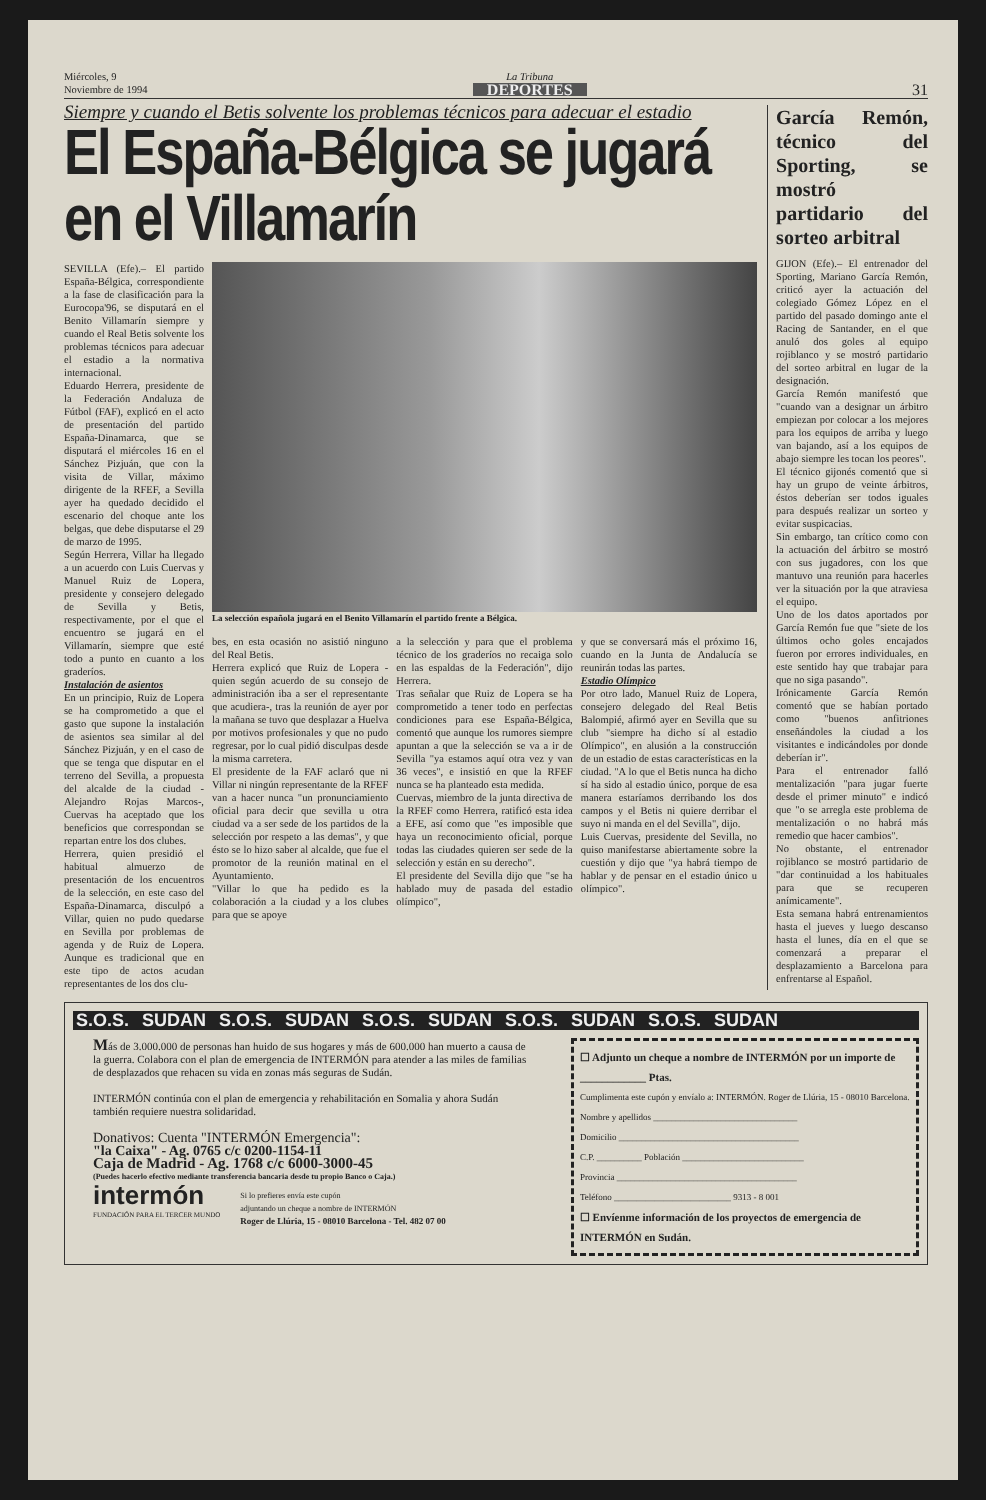Miércoles, 9
Noviembre de 1994 La Tribuna
DEPORTES 31
Siempre y cuando el Betis solvente los problemas técnicos para adecuar el estadio
El España-Bélgica se jugará en el Villamarín
SEVILLA (Efe).– El partido España-Bélgica, correspondiente a la fase de clasificación para la Eurocopa'96, se disputará en el Benito Villamarín siempre y cuando el Real Betis solvente los problemas técnicos para adecuar el estadio a la normativa internacional.
Eduardo Herrera, presidente de la Federación Andaluza de Fútbol (FAF), explicó en el acto de presentación del partido España-Dinamarca, que se disputará el miércoles 16 en el Sánchez Pizjuán, que con la visita de Villar, máximo dirigente de la RFEF, a Sevilla ayer ha quedado decidido el escenario del choque ante los belgas, que debe disputarse el 29 de marzo de 1995.
Según Herrera, Villar ha llegado a un acuerdo con Luis Cuervas y Manuel Ruiz de Lopera, presidente y consejero delegado de Sevilla y Betis, respectivamente, por el que el encuentro se jugará en el Villamarín, siempre que esté todo a punto en cuanto a los graderíos.
Instalación de asientos
En un principio, Ruiz de Lopera se ha comprometido a que el gasto que supone la instalación de asientos sea similar al del Sánchez Pizjuán, y en el caso de que se tenga que disputar en el terreno del Sevilla, a propuesta del alcalde de la ciudad -Alejandro Rojas Marcos-, Cuervas ha aceptado que los beneficios que correspondan se repartan entre los dos clubes.
Herrera, quien presidió el habitual almuerzo de presentación de los encuentros de la selección, en este caso del España-Dinamarca, disculpó a Villar, quien no pudo quedarse en Sevilla por problemas de agenda y de Ruiz de Lopera. Aunque es tradicional que en este tipo de actos acudan representantes de los dos clu-
La selección española jugará en el Benito Villamarín el partido frente a Bélgica.
bes, en esta ocasión no asistió ninguno del Real Betis.
Herrera explicó que Ruiz de Lopera -quien según acuerdo de su consejo de administración iba a ser el representante que acudiera-, tras la reunión de ayer por la mañana se tuvo que desplazar a Huelva por motivos profesionales y que no pudo regresar, por lo cual pidió disculpas desde la misma carretera.
El presidente de la FAF aclaró que ni Villar ni ningún representante de la RFEF van a hacer nunca "un pronunciamiento oficial para decir que sevilla u otra ciudad va a ser sede de los partidos de la selección por respeto a las demas", y que ésto se lo hizo saber al alcalde, que fue el promotor de la reunión matinal en el Ayuntamiento.
"Villar lo que ha pedido es la colaboración a la ciudad y a los clubes para que se apoye
a la selección y para que el problema técnico de los graderíos no recaiga solo en las espaldas de la Federación", dijo Herrera.
Tras señalar que Ruiz de Lopera se ha comprometido a tener todo en perfectas condiciones para ese España-Bélgica, comentó que aunque los rumores siempre apuntan a que la selección se va a ir de Sevilla "ya estamos aquí otra vez y van 36 veces", e insistió en que la RFEF nunca se ha planteado esta medida.
Cuervas, miembro de la junta directiva de la RFEF como Herrera, ratificó esta idea a EFE, así como que "es imposible que haya un reconocimiento oficial, porque todas las ciudades quieren ser sede de la selección y están en su derecho".
El presidente del Sevilla dijo que "se ha hablado muy de pasada del estadio olímpico",
y que se conversará más el próximo 16, cuando en la Junta de Andalucía se reunirán todas las partes.
Estadio Olímpico
Por otro lado, Manuel Ruiz de Lopera, consejero delegado del Real Betis Balompié, afirmó ayer en Sevilla que su club "siempre ha dicho sí al estadio Olímpico", en alusión a la construcción de un estadio de estas características en la ciudad. "A lo que el Betis nunca ha dicho sí ha sido al estadio único, porque de esa manera estaríamos derribando los dos campos y el Betis ni quiere derribar el suyo ni manda en el del Sevilla", dijo.
Luis Cuervas, presidente del Sevilla, no quiso manifestarse abiertamente sobre la cuestión y dijo que "ya habrá tiempo de hablar y de pensar en el estadio único u olímpico".
García Remón, técnico del Sporting, se mostró partidario del sorteo arbitral
GIJON (Efe).– El entrenador del Sporting, Mariano García Remón, criticó ayer la actuación del colegiado Gómez López en el partido del pasado domingo ante el Racing de Santander, en el que anuló dos goles al equipo rojiblanco y se mostró partidario del sorteo arbitral en lugar de la designación.
García Remón manifestó que "cuando van a designar un árbitro empiezan por colocar a los mejores para los equipos de arriba y luego van bajando, así a los equipos de abajo siempre les tocan los peores".
El técnico gijonés comentó que si hay un grupo de veinte árbitros, éstos deberían ser todos iguales para después realizar un sorteo y evitar suspicacias.
Sin embargo, tan crítico como con la actuación del árbitro se mostró con sus jugadores, con los que mantuvo una reunión para hacerles ver la situación por la que atraviesa el equipo.
Uno de los datos aportados por García Remón fue que "siete de los últimos ocho goles encajados fueron por errores individuales, en este sentido hay que trabajar para que no siga pasando".
Irónicamente García Remón comentó que se habían portado como "buenos anfitriones enseñándoles la ciudad a los visitantes e indicándoles por donde deberían ir".
Para el entrenador falló mentalización "para jugar fuerte desde el primer minuto" e indicó que "o se arregla este problema de mentalización o no habrá más remedio que hacer cambios".
No obstante, el entrenador rojiblanco se mostró partidario de "dar continuidad a los habituales para que se recuperen anímicamente".
Esta semana habrá entrenamientos hasta el jueves y luego descanso hasta el lunes, día en el que se comenzará a preparar el desplazamiento a Barcelona para enfrentarse al Español.
S.O.S. SUDAN S.O.S. SUDAN S.O.S. SUDAN S.O.S. SUDAN S.O.S. SUDAN
Más de 3.000.000 de personas han huido de sus hogares y más de 600.000 han muerto a causa de la guerra. Colabora con el plan de emergencia de INTERMÓN para atender a las miles de familias de desplazados que rehacen su vida en zonas más seguras de Sudán.
INTERMÓN continúa con el plan de emergencia y rehabilitación en Somalia y ahora Sudán también requiere nuestra solidaridad.
Donativos: Cuenta "INTERMÓN Emergencia":
"la Caixa" - Ag. 0765 c/c 0200-1154-11
Caja de Madrid - Ag. 1768 c/c 6000-3000-45
(Puedes hacerlo efectivo mediante transferencia bancaria desde tu propio Banco o Caja.)
intermón
FUNDACIÓN PARA EL TERCER MUNDO
Si lo prefieres envía este cupón
adjuntando un cheque a nombre de INTERMÓN
Roger de Llúria, 15 - 08010 Barcelona - Tel. 482 07 00
☐ Adjunto un cheque a nombre de INTERMÓN por un importe de ____________ Ptas.
Cumplimenta este cupón y envíalo a: INTERMÓN. Roger de Llúria, 15 - 08010 Barcelona.
Nombre y apellidos ________________________________
Domicilio ________________________________________
C.P. __________ Población ___________________________
Provincia ________________________________________
Teléfono __________________________ 9313 - 8 001
☐ Envíenme información de los proyectos de emergencia de INTERMÓN en Sudán.